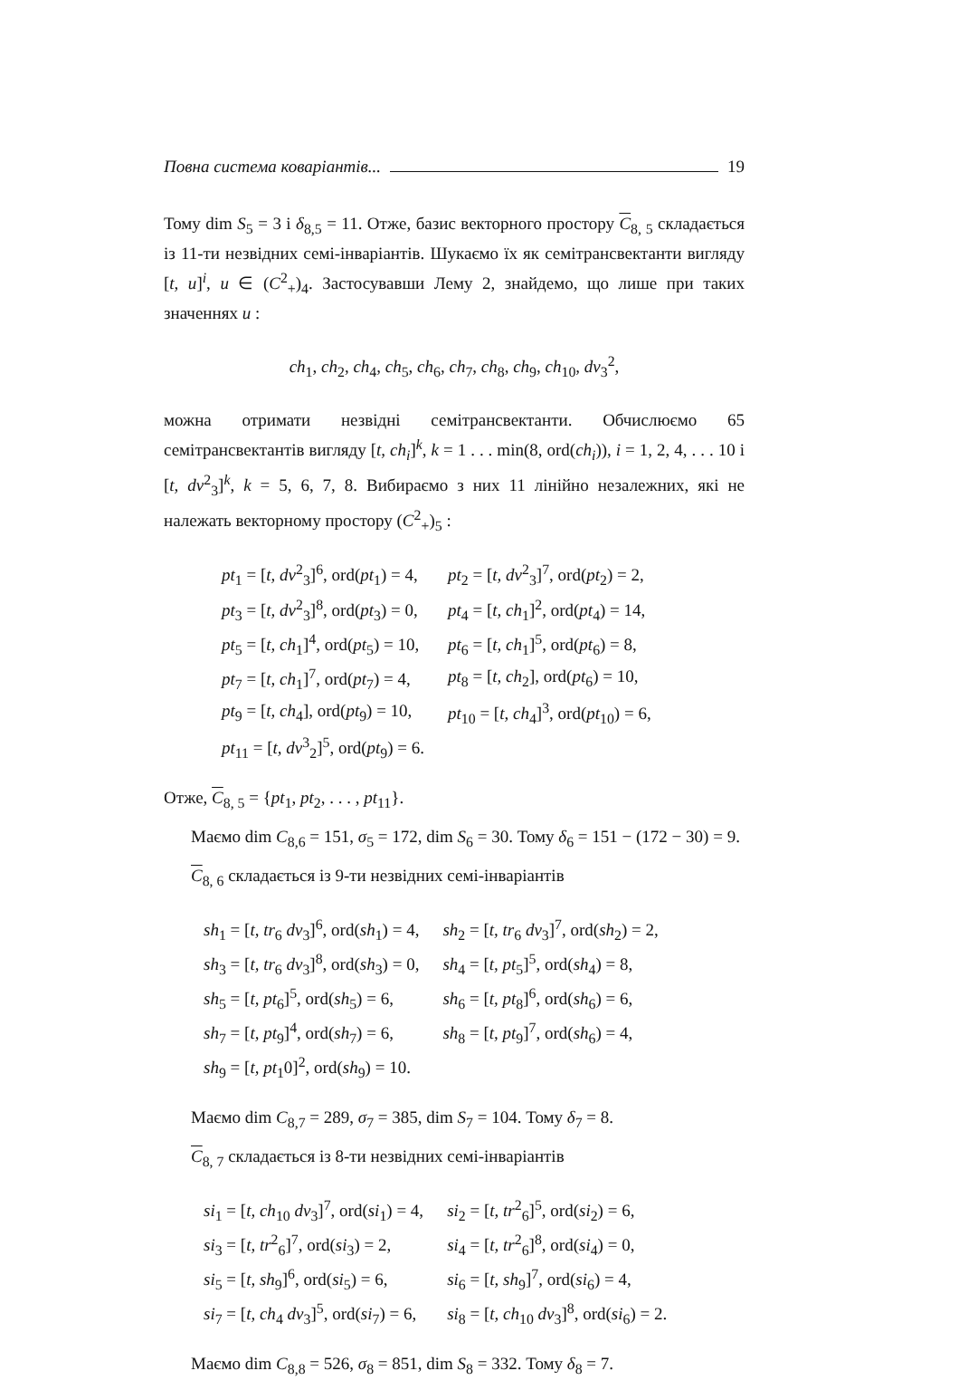Повна система коваріантів... 19
Тому dim S<sub>5</sub> = 3 і δ<sub>8,5</sub> = 11. Отже, базис векторного простору C<sub>8, 5</sub> складається із 11-ти незвідних семі-інваріантів. Шукаємо їх як семітрансвектанти вигляду [t, u]<sup>i</sup>, u ∈ (C<sup>2</sup><sub>+</sub>)<sub>4</sub>. Застосувавши Лему 2, знайдемо, що лише при таких значеннях u :
ch<sub>1</sub>, ch<sub>2</sub>, ch<sub>4</sub>, ch<sub>5</sub>, ch<sub>6</sub>, ch<sub>7</sub>, ch<sub>8</sub>, ch<sub>9</sub>, ch<sub>10</sub>, dv<sub>3</sub><sup>2</sup>,
можна отримати незвідні семітрансвектанти. Обчислюємо 65 семітрансвектантів вигляду [t, ch<sub>i</sub>]<sup>k</sup>, k = 1 . . . min(8, ord(ch<sub>i</sub>)), i = 1, 2, 4, . . . 10 і [t, dv<sup>2</sup><sub>3</sub>]<sup>k</sup>, k = 5, 6, 7, 8. Вибираємо з них 11 лінійно незалежних, які не належать векторному простору (C<sup>2</sup><sub>+</sub>)<sub>5</sub> :
| pt<sub>1</sub> = [ t, dv<sup>2</sup><sub>3</sub>]<sup>6</sup>, ord( pt<sub>1</sub>) = 4, | pt<sub>2</sub> = [ t, dv<sup>2</sup><sub>3</sub>]<sup>7</sup>, ord( pt<sub>2</sub>) = 2, |
| pt<sub>3</sub> = [ t, dv<sup>2</sup><sub>3</sub>]<sup>8</sup>, ord( pt<sub>3</sub>) = 0, | pt<sub>4</sub> = [ t, ch<sub>1</sub>]<sup>2</sup>, ord( pt<sub>4</sub>) = 14, |
| pt<sub>5</sub> = [ t, ch<sub>1</sub>]<sup>4</sup>, ord( pt<sub>5</sub>) = 10, | pt<sub>6</sub> = [ t, ch<sub>1</sub>]<sup>5</sup>, ord( pt<sub>6</sub>) = 8, |
| pt<sub>7</sub> = [ t, ch<sub>1</sub>]<sup>7</sup>, ord( pt<sub>7</sub>) = 4, | pt<sub>8</sub> = [ t, ch<sub>2</sub>], ord( pt<sub>6</sub>) = 10, |
| pt<sub>9</sub> = [ t, ch<sub>4</sub>], ord( pt<sub>9</sub>) = 10, | pt<sub>10</sub> = [ t, ch<sub>4</sub>]<sup>3</sup>, ord( pt<sub>10</sub>) = 6, |
| pt<sub>11</sub> = [ t, dv<sup>3</sup><sub>2</sub>]<sup>5</sup>, ord( pt<sub>9</sub>) = 6. | |
Отже, C<sub>8, 5</sub> = {pt<sub>1</sub>, pt<sub>2</sub>, . . . , pt<sub>11</sub>}.
Маємо dim C<sub>8,6</sub> = 151, σ<sub>5</sub> = 172, dim S<sub>6</sub> = 30. Тому δ<sub>6</sub> = 151 − (172 − 30) = 9.
C<sub>8, 6</sub> складається із 9-ти незвідних семі-інваріантів
| sh<sub>1</sub> = [ t, tr<sub>6</sub> dv<sub>3</sub>]<sup>6</sup>, ord( sh<sub>1</sub>) = 4, | sh<sub>2</sub> = [ t, tr<sub>6</sub> dv<sub>3</sub>]<sup>7</sup>, ord( sh<sub>2</sub>) = 2, |
| sh<sub>3</sub> = [ t, tr<sub>6</sub> dv<sub>3</sub>]<sup>8</sup>, ord( sh<sub>3</sub>) = 0, | sh<sub>4</sub> = [ t, pt<sub>5</sub>]<sup>5</sup>, ord( sh<sub>4</sub>) = 8, |
| sh<sub>5</sub> = [ t, pt<sub>6</sub>]<sup>5</sup>, ord( sh<sub>5</sub>) = 6, | sh<sub>6</sub> = [ t, pt<sub>8</sub>]<sup>6</sup>, ord( sh<sub>6</sub>) = 6, |
| sh<sub>7</sub> = [ t, pt<sub>9</sub>]<sup>4</sup>, ord( sh<sub>7</sub>) = 6, | sh<sub>8</sub> = [ t, pt<sub>9</sub>]<sup>7</sup>, ord( sh<sub>6</sub>) = 4, |
| sh<sub>9</sub> = [ t, pt<sub>1</sub>0]<sup>2</sup>, ord( sh<sub>9</sub>) = 10. | |
Маємо dim C<sub>8,7</sub> = 289, σ<sub>7</sub> = 385, dim S<sub>7</sub> = 104. Тому δ<sub>7</sub> = 8.
C<sub>8, 7</sub> складається із 8-ти незвідних семі-інваріантів
| si<sub>1</sub> = [ t, ch<sub>10</sub> dv<sub>3</sub>]<sup>7</sup>, ord( si<sub>1</sub>) = 4, | si<sub>2</sub> = [ t, tr<sup>2</sup><sub>6</sub>]<sup>5</sup>, ord( si<sub>2</sub>) = 6, |
| si<sub>3</sub> = [ t, tr<sup>2</sup><sub>6</sub>]<sup>7</sup>, ord( si<sub>3</sub>) = 2, | si<sub>4</sub> = [ t, tr<sup>2</sup><sub>6</sub>]<sup>8</sup>, ord( si<sub>4</sub>) = 0, |
| si<sub>5</sub> = [ t, sh<sub>9</sub>]<sup>6</sup>, ord( si<sub>5</sub>) = 6, | si<sub>6</sub> = [ t, sh<sub>9</sub>]<sup>7</sup>, ord( si<sub>6</sub>) = 4, |
| si<sub>7</sub> = [ t, ch<sub>4</sub> dv<sub>3</sub>]<sup>5</sup>, ord( si<sub>7</sub>) = 6, | si<sub>8</sub> = [ t, ch<sub>10</sub> dv<sub>3</sub>]<sup>8</sup>, ord( si<sub>6</sub>) = 2. |
Маємо dim C<sub>8,8</sub> = 526, σ<sub>8</sub> = 851, dim S<sub>8</sub> = 332. Тому δ<sub>8</sub> = 7.